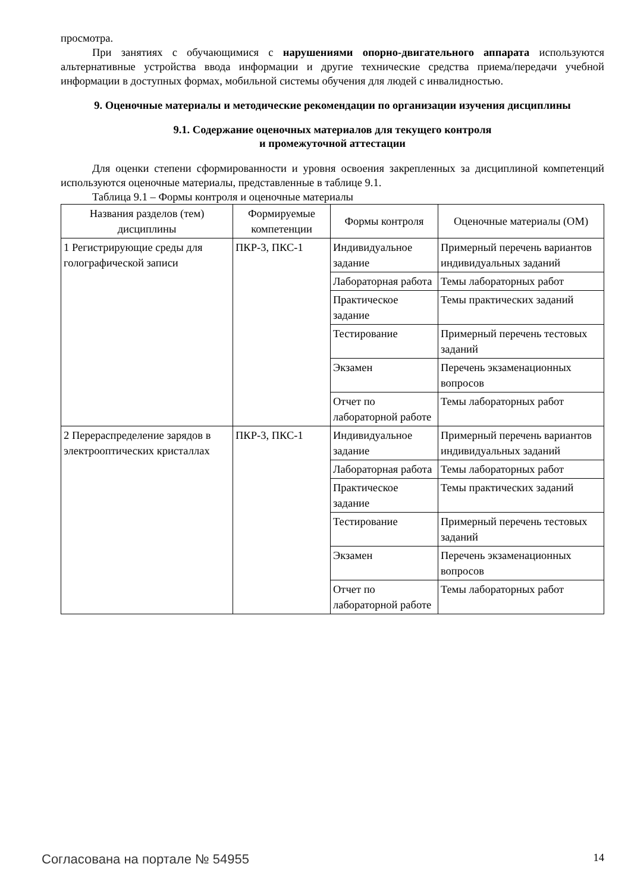просмотра.
При занятиях с обучающимися с нарушениями опорно-двигательного аппарата используются альтернативные устройства ввода информации и другие технические средства приема/передачи учебной информации в доступных формах, мобильной системы обучения для людей с инвалидностью.
9. Оценочные материалы и методические рекомендации по организации изучения дисциплины
9.1. Содержание оценочных материалов для текущего контроля
и промежуточной аттестации
Для оценки степени сформированности и уровня освоения закрепленных за дисциплиной компетенций используются оценочные материалы, представленные в таблице 9.1.
Таблица 9.1 – Формы контроля и оценочные материалы
| Названия разделов (тем) дисциплины | Формируемые компетенции | Формы контроля | Оценочные материалы (ОМ) |
| --- | --- | --- | --- |
| 1 Регистрирующие среды для голографической записи | ПКР-3, ПКС-1 | Индивидуальное задание | Примерный перечень вариантов индивидуальных заданий |
| | | Лабораторная работа | Темы лабораторных работ |
| | | Практическое задание | Темы практических заданий |
| | | Тестирование | Примерный перечень тестовых заданий |
| | | Экзамен | Перечень экзаменационных вопросов |
| | | Отчет по лабораторной работе | Темы лабораторных работ |
| 2 Перераспределение зарядов в электрооптических кристаллах | ПКР-3, ПКС-1 | Индивидуальное задание | Примерный перечень вариантов индивидуальных заданий |
| | | Лабораторная работа | Темы лабораторных работ |
| | | Практическое задание | Темы практических заданий |
| | | Тестирование | Примерный перечень тестовых заданий |
| | | Экзамен | Перечень экзаменационных вопросов |
| | | Отчет по лабораторной работе | Темы лабораторных работ |
Согласована на портале № 54955 14